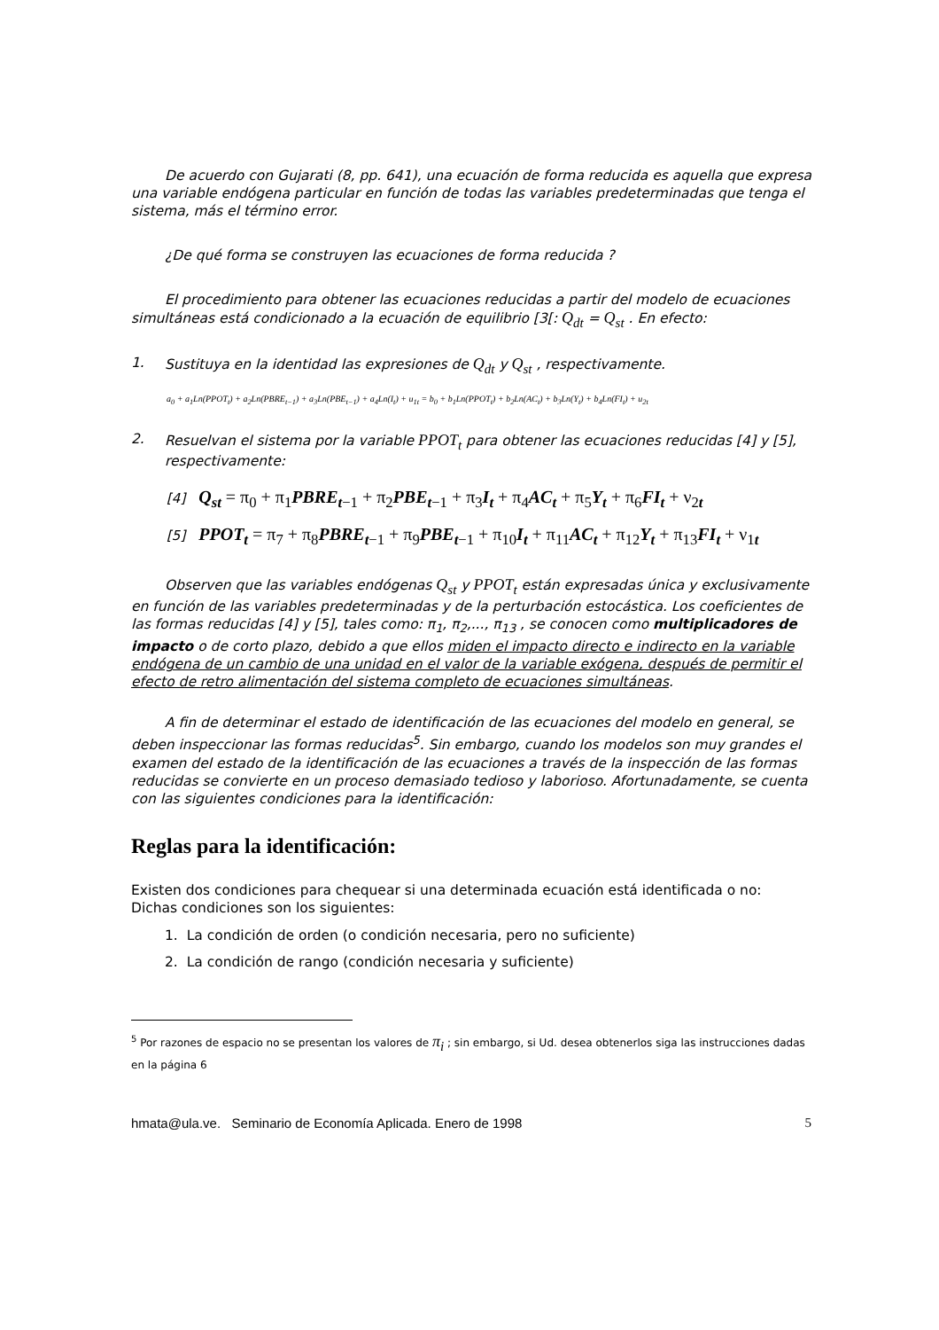De acuerdo con Gujarati (8, pp. 641), una ecuación de forma reducida es aquella que expresa una variable endógena particular en función de todas las variables predeterminadas que tenga el sistema, más el término error.
¿De qué forma se construyen las ecuaciones de forma reducida ?
El procedimiento para obtener las ecuaciones reducidas a partir del modelo de ecuaciones simultáneas está condicionado a la ecuación de equilibrio [3[: Q<sub>dt</sub> = Q<sub>st</sub> . En efecto:
1. Sustituya en la identidad las expresiones de Q<sub>dt</sub> y Q<sub>st</sub> , respectivamente.
a<sub>0</sub> + a<sub>1</sub>Ln(PPOT<sub>t</sub>) + a<sub>2</sub>Ln(PBRE<sub>t−1</sub>) + a<sub>3</sub>Ln(PBE<sub>t−1</sub>) + a<sub>4</sub>Ln(I<sub>t</sub>) + u<sub>1t</sub> = b<sub>0</sub> + b<sub>1</sub>Ln(PPOT<sub>t</sub>) + b<sub>2</sub>Ln(AC<sub>t</sub>) + b<sub>3</sub>Ln(Y<sub>t</sub>) + b<sub>4</sub>Ln(FI<sub>t</sub>) + u<sub>2t</sub>
2. Resuelvan el sistema por la variable PPOT<sub>t</sub> para obtener las ecuaciones reducidas [4] y [5], respectivamente:
[4] Q<sub>st</sub> = π<sub>0</sub> + π<sub>1</sub>PBRE<sub>t</sub><sub>−1</sub> + π<sub>2</sub>PBE<sub>t</sub><sub>−1</sub> + π<sub>3</sub>I<sub>t</sub> + π<sub>4</sub>AC<sub>t</sub> + π<sub>5</sub>Y<sub>t</sub> + π<sub>6</sub>FI<sub>t</sub> + ν<sub>2t</sub>
[5] PPOT<sub>t</sub> = π<sub>7</sub> + π<sub>8</sub>PBRE<sub>t</sub><sub>−1</sub> + π<sub>9</sub>PBE<sub>t</sub><sub>−1</sub> + π<sub>10</sub>I<sub>t</sub> + π<sub>11</sub>AC<sub>t</sub> + π<sub>12</sub>Y<sub>t</sub> + π<sub>13</sub>FI<sub>t</sub> + ν<sub>1t</sub>
Observen que las variables endógenas Q<sub>st</sub> y PPOT<sub>t</sub> están expresadas única y exclusivamente en función de las variables predeterminadas y de la perturbación estocástica. Los coeficientes de las formas reducidas [4] y [5], tales como: π<sub>1</sub>, π<sub>2</sub>,..., π<sub>13</sub> , se conocen como multiplicadores de impacto o de corto plazo, debido a que ellos miden el impacto directo e indirecto en la variable endógena de un cambio de una unidad en el valor de la variable exógena, después de permitir el efecto de retro alimentación del sistema completo de ecuaciones simultáneas.
A fin de determinar el estado de identificación de las ecuaciones del modelo en general, se deben inspeccionar las formas reducidas<sup>5</sup>. Sin embargo, cuando los modelos son muy grandes el examen del estado de la identificación de las ecuaciones a través de la inspección de las formas reducidas se convierte en un proceso demasiado tedioso y laborioso. Afortunadamente, se cuenta con las siguientes condiciones para la identificación:
Reglas para la identificación:
Existen dos condiciones para chequear si una determinada ecuación está identificada o no: Dichas condiciones son los siguientes:
1. La condición de orden (o condición necesaria, pero no suficiente)
2. La condición de rango (condición necesaria y suficiente)
<sup>5</sup> Por razones de espacio no se presentan los valores de π<sub>i</sub> ; sin embargo, si Ud. desea obtenerlos siga las instrucciones dadas en la página 6
hmata@ula.ve. Seminario de Economía Aplicada. Enero de 1998 5